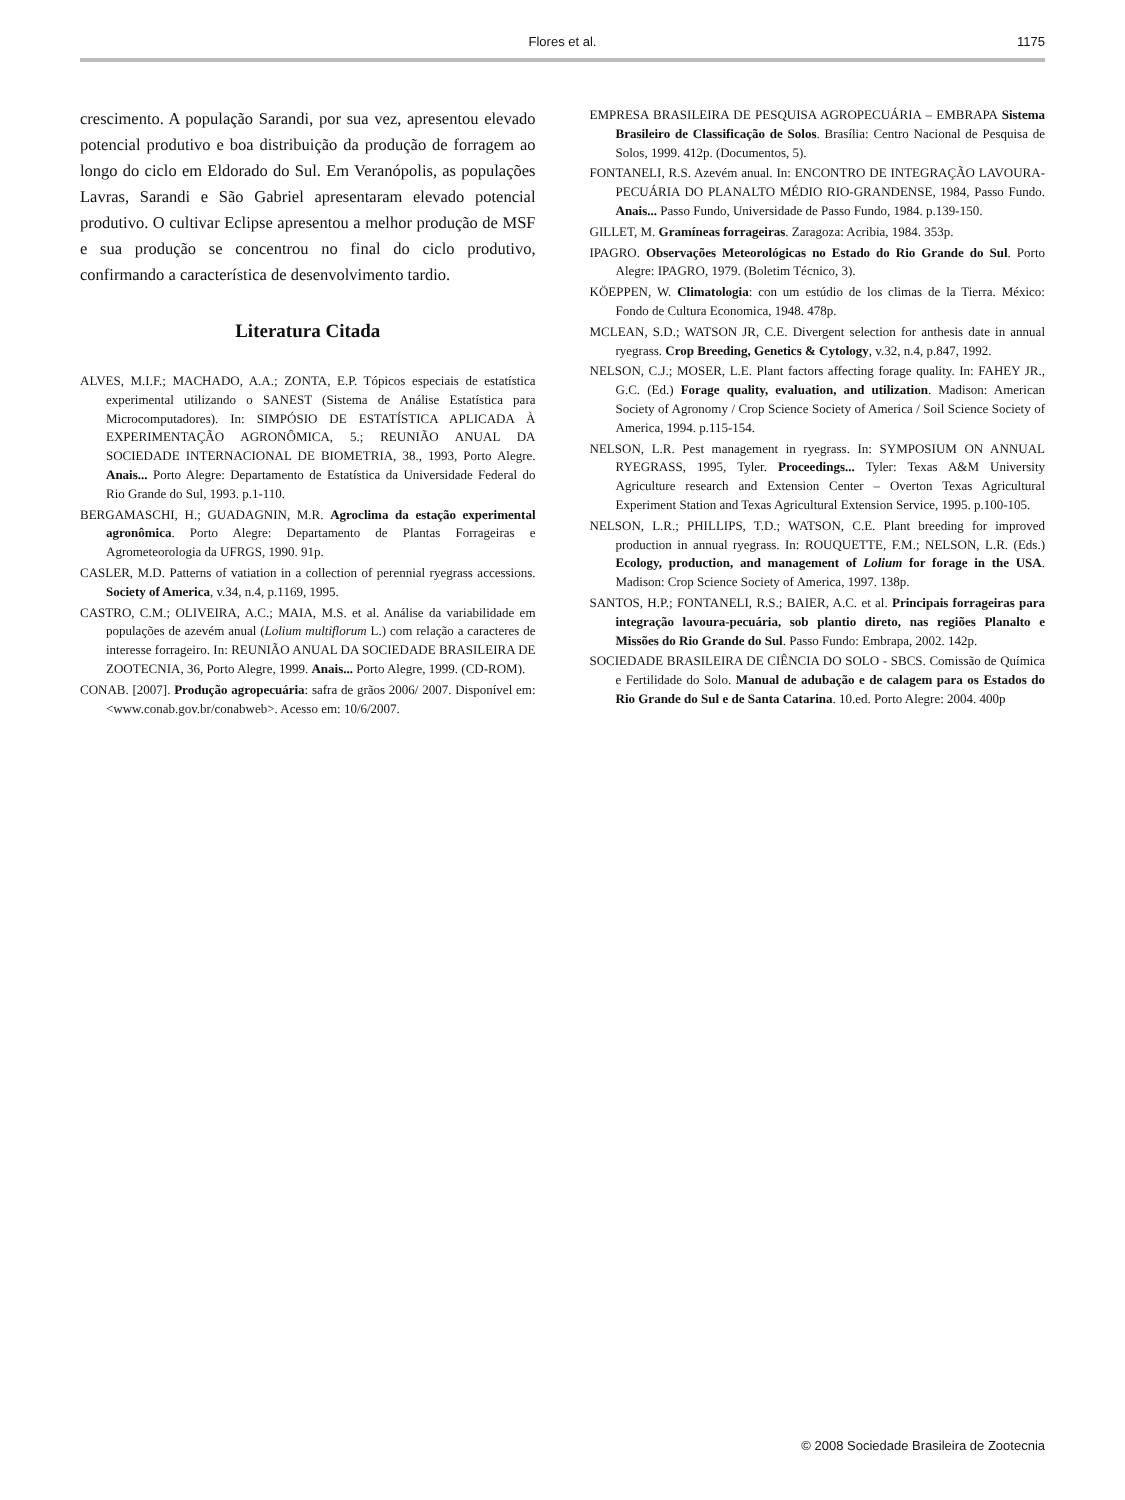Flores et al.
1175
crescimento. A população Sarandi, por sua vez, apresentou elevado potencial produtivo e boa distribuição da produção de forragem ao longo do ciclo em Eldorado do Sul. Em Veranópolis, as populações Lavras, Sarandi e São Gabriel apresentaram elevado potencial produtivo. O cultivar Eclipse apresentou a melhor produção de MSF e sua produção se concentrou no final do ciclo produtivo, confirmando a característica de desenvolvimento tardio.
Literatura Citada
ALVES, M.I.F.; MACHADO, A.A.; ZONTA, E.P. Tópicos especiais de estatística experimental utilizando o SANEST (Sistema de Análise Estatística para Microcomputadores). In: SIMPÓSIO DE ESTATÍSTICA APLICADA À EXPERIMENTAÇÃO AGRONÔMICA, 5.; REUNIÃO ANUAL DA SOCIEDADE INTERNACIONAL DE BIOMETRIA, 38., 1993, Porto Alegre. Anais... Porto Alegre: Departamento de Estatística da Universidade Federal do Rio Grande do Sul, 1993. p.1-110.
BERGAMASCHI, H.; GUADAGNIN, M.R. Agroclima da estação experimental agronômica. Porto Alegre: Departamento de Plantas Forrageiras e Agrometeorologia da UFRGS, 1990. 91p.
CASLER, M.D. Patterns of vatiation in a collection of perennial ryegrass accessions. Society of America, v.34, n.4, p.1169, 1995.
CASTRO, C.M.; OLIVEIRA, A.C.; MAIA, M.S. et al. Análise da variabilidade em populações de azevém anual (Lolium multiflorum L.) com relação a caracteres de interesse forrageiro. In: REUNIÃO ANUAL DA SOCIEDADE BRASILEIRA DE ZOOTECNIA, 36, Porto Alegre, 1999. Anais... Porto Alegre, 1999. (CD-ROM).
CONAB. [2007]. Produção agropecuária: safra de grãos 2006/ 2007. Disponível em: <www.conab.gov.br/conabweb>. Acesso em: 10/6/2007.
EMPRESA BRASILEIRA DE PESQUISA AGROPECUÁRIA – EMBRAPA Sistema Brasileiro de Classificação de Solos. Brasília: Centro Nacional de Pesquisa de Solos, 1999. 412p. (Documentos, 5).
FONTANELI, R.S. Azevém anual. In: ENCONTRO DE INTEGRAÇÃO LAVOURA-PECUÁRIA DO PLANALTO MÉDIO RIO-GRANDENSE, 1984, Passo Fundo. Anais... Passo Fundo, Universidade de Passo Fundo, 1984. p.139-150.
GILLET, M. Gramíneas forrageiras. Zaragoza: Acribia, 1984. 353p.
IPAGRO. Observações Meteorológicas no Estado do Rio Grande do Sul. Porto Alegre: IPAGRO, 1979. (Boletim Técnico, 3).
KÖEPPEN, W. Climatologia: con um estúdio de los climas de la Tierra. México: Fondo de Cultura Economica, 1948. 478p.
MCLEAN, S.D.; WATSON JR, C.E. Divergent selection for anthesis date in annual ryegrass. Crop Breeding, Genetics & Cytology, v.32, n.4, p.847, 1992.
NELSON, C.J.; MOSER, L.E. Plant factors affecting forage quality. In: FAHEY JR., G.C. (Ed.) Forage quality, evaluation, and utilization. Madison: American Society of Agronomy / Crop Science Society of America / Soil Science Society of America, 1994. p.115-154.
NELSON, L.R. Pest management in ryegrass. In: SYMPOSIUM ON ANNUAL RYEGRASS, 1995, Tyler. Proceedings... Tyler: Texas A&M University Agriculture research and Extension Center – Overton Texas Agricultural Experiment Station and Texas Agricultural Extension Service, 1995. p.100-105.
NELSON, L.R.; PHILLIPS, T.D.; WATSON, C.E. Plant breeding for improved production in annual ryegrass. In: ROUQUETTE, F.M.; NELSON, L.R. (Eds.) Ecology, production, and management of Lolium for forage in the USA. Madison: Crop Science Society of America, 1997. 138p.
SANTOS, H.P.; FONTANELI, R.S.; BAIER, A.C. et al. Principais forrageiras para integração lavoura-pecuária, sob plantio direto, nas regiões Planalto e Missões do Rio Grande do Sul. Passo Fundo: Embrapa, 2002. 142p.
SOCIEDADE BRASILEIRA DE CIÊNCIA DO SOLO - SBCS. Comissão de Química e Fertilidade do Solo. Manual de adubação e de calagem para os Estados do Rio Grande do Sul e de Santa Catarina. 10.ed. Porto Alegre: 2004. 400p
© 2008 Sociedade Brasileira de Zootecnia